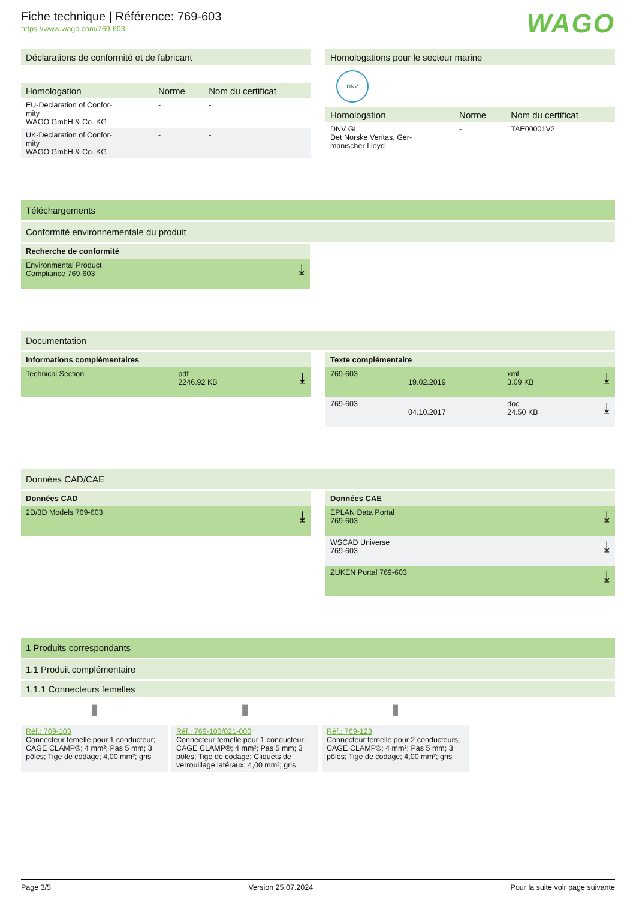Fiche technique | Référence: 769-603
https://www.wago.com/769-603
WAGO
Déclarations de conformité et de fabricant
| Homologation | Norme | Nom du certificat |
| --- | --- | --- |
| EU-Declaration of Confor- mity WAGO GmbH & Co. KG | - | - |
| UK-Declaration of Confor- mity WAGO GmbH & Co. KG | - | - |
Homologations pour le secteur marine
DNV
| Homologation | Norme | Nom du certificat |
| --- | --- | --- |
| DNV GL Det Norske Veritas, Ger- manischer Lloyd | - | TAE00001V2 |
Téléchargements
Conformité environnementale du produit
Recherche de conformité
| Environmental Product Compliance 769-603 | ⤓ |
Documentation
Informations complémentaires
| Technical Section | pdf 2246.92 KB | ⤓ |
Texte complémentaire
| 769-603 | 19.02.2019 | xml 3.09 KB | ⤓ |
| 769-603 | 04.10.2017 | doc 24.50 KB | ⤓ |
Données CAD/CAE
Données CAD
| 2D/3D Models 769-603 | ⤓ |
Données CAE
| EPLAN Data Portal 769-603 | ⤓ |
| WSCAD Universe 769-603 | ⤓ |
| ZUKEN Portal 769-603 | ⤓ |
1 Produits correspondants
1.1 Produit complémentaire
1.1.1 Connecteurs femelles
▮
Réf.: 769-103
Connecteur femelle pour 1 conducteur; CAGE CLAMP®; 4 mm²; Pas 5 mm; 3 pôles; Tige de codage; 4,00 mm²; gris
▮
Réf.: 769-103/021-000
Connecteur femelle pour 1 conducteur; CAGE CLAMP®; 4 mm²; Pas 5 mm; 3 pôles; Tige de codage; Cliquets de verrouillage latéraux; 4,00 mm²; gris
▮
Réf.: 769-123
Connecteur femelle pour 2 conducteurs; CAGE CLAMP®; 4 mm²; Pas 5 mm; 3 pôles; Tige de codage; 4,00 mm²; gris
Page 3/5 Version 25.07.2024 Pour la suite voir page suivante